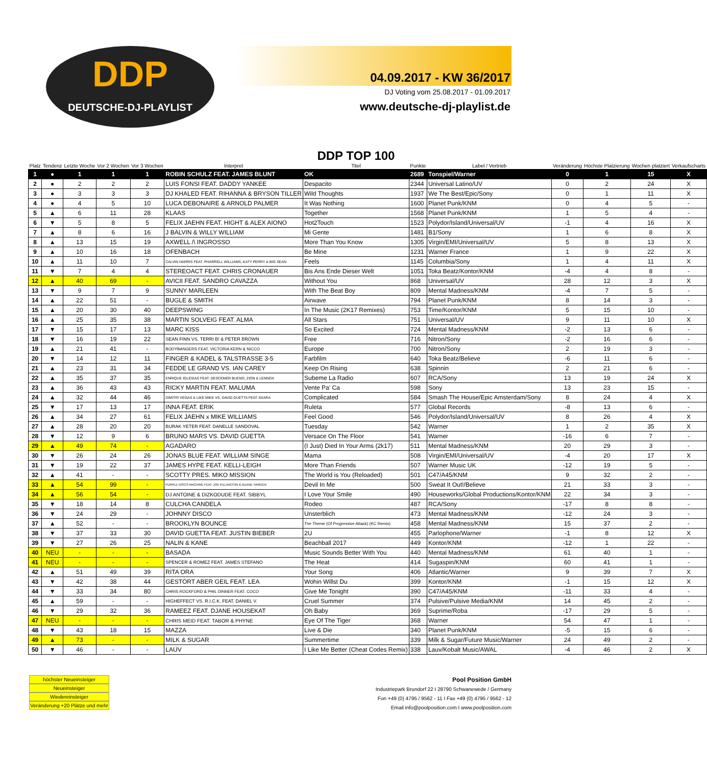DDP
DEUTSCHE-DJ-PLAYLIST
04.09.2017 - KW 36/2017
DJ Voting vom 25.08.2017 - 01.09.2017
www.deutsche-dj-playlist.de
| Platz | Tendenz | Letzte Woche | Vor 2 Wochen | Vor 3 Wochen | Interpret | DDP TOP 100 Titel | Punkte | Label / Vertrieb | Veränderung | Höchste Platzierung | Wochen platziert | Verkaufscharts |
| --- | --- | --- | --- | --- | --- | --- | --- | --- | --- | --- | --- | --- |
| 1 | ● | 1 | 1 | 1 | ROBIN SCHULZ FEAT. JAMES BLUNT | OK | 2689 | Tonspiel/Warner | 0 | 1 | 15 | X |
| 2 | ● | 2 | 2 | 2 | LUIS FONSI FEAT. DADDY YANKEE | Despacito | 2344 | Universal Latino/UV | 0 | 2 | 24 | X |
| 3 | ● | 3 | 3 | 3 | DJ KHALED FEAT. RIHANNA & BRYSON TILLER | Wild Thoughts | 1937 | We The Best/Epic/Sony | 0 | 1 | 11 | X |
| 4 | ● | 4 | 5 | 10 | LUCA DEBONAIRE & ARNOLD PALMER | It Was Nothing | 1600 | Planet Punk/KNM | 0 | 4 | 5 | - |
| 5 | ▲ | 6 | 11 | 28 | KLAAS | Together | 1568 | Planet Punk/KNM | 1 | 5 | 4 | - |
| 6 | ▼ | 5 | 8 | 5 | FELIX JAEHN FEAT. HIGHT & ALEX AIONO | Hot2Touch | 1523 | Polydor/Island/Universal/UV | -1 | 4 | 16 | X |
| 7 | ▲ | 8 | 6 | 16 | J BALVIN & WILLY WILLIAM | Mi Gente | 1481 | B1/Sony | 1 | 6 | 8 | X |
| 8 | ▲ | 13 | 15 | 19 | AXWELL /\ INGROSSO | More Than You Know | 1305 | Virgin/EMI/Universal/UV | 5 | 8 | 13 | X |
| 9 | ▲ | 10 | 16 | 18 | OFENBACH | Be Mine | 1231 | Warner France | 1 | 9 | 22 | X |
| 10 | ▲ | 11 | 10 | 7 | CALVIN HARRIS FEAT. PHARRELL WILLIAMS, KATY PERRY & BIG SEAN | Feels | 1145 | Columbia/Sony | 1 | 4 | 11 | X |
| 11 | ▼ | 7 | 4 | 4 | STEREOACT FEAT. CHRIS CRONAUER | Bis Ans Ende Dieser Welt | 1051 | Toka Beatz/Kontor/KNM | -4 | 4 | 8 | - |
| 12 | ▲ | 40 | 69 | - | AVICII FEAT. SANDRO CAVAZZA | Without You | 868 | Universal/UV | 28 | 12 | 3 | X |
| 13 | ▼ | 9 | 7 | 9 | SUNNY MARLEEN | With The Beat Boy | 809 | Mental Madness/KNM | -4 | 7 | 5 | - |
| 14 | ▲ | 22 | 51 | - | BUGLE & SMITH | Airwave | 794 | Planet Punk/KNM | 8 | 14 | 3 | - |
| 15 | ▲ | 20 | 30 | 40 | DEEPSWING | In The Music (2K17 Remixes) | 753 | Time/Kontor/KNM | 5 | 15 | 10 | - |
| 16 | ▲ | 25 | 35 | 38 | MARTIN SOLVEIG FEAT. ALMA | All Stars | 751 | Universal/UV | 9 | 11 | 10 | X |
| 17 | ▼ | 15 | 17 | 13 | MARC KISS | So Excited | 724 | Mental Madness/KNM | -2 | 13 | 6 | - |
| 18 | ▼ | 16 | 19 | 22 | SEAN FINN VS. TERRI B! & PETER BROWN | Free | 716 | Nitron/Sony | -2 | 16 | 6 | - |
| 19 | ▲ | 21 | 41 | - | BODYBANGERS FEAT. VICTORIA KERN & NICCO | Europe | 700 | Nitron/Sony | 2 | 19 | 3 | - |
| 20 | ▼ | 14 | 12 | 11 | FINGER & KADEL & TALSTRASSE 3-5 | Farbfilm | 640 | Toka Beatz/Believe | -6 | 11 | 6 | - |
| 21 | ▲ | 23 | 31 | 34 | FEDDE LE GRAND VS. IAN CAREY | Keep On Rising | 638 | Spinnin | 2 | 21 | 6 | - |
| 22 | ▲ | 35 | 37 | 35 | ENRIQUE IGLESIAS FEAT. DESCEMER BUENO, ZION & LENNOX | Subeme La Radio | 607 | RCA/Sony | 13 | 19 | 24 | X |
| 23 | ▲ | 36 | 43 | 43 | RICKY MARTIN FEAT. MALUMA | Vente Pa' Ca | 598 | Sony | 13 | 23 | 15 | - |
| 24 | ▲ | 32 | 44 | 46 | DIMITRI VEGAS & LIKE MIKE VS. DAVID GUETTA FEAT. KIIARA | Complicated | 584 | Smash The House/Epic Amsterdam/Sony | 8 | 24 | 4 | X |
| 25 | ▼ | 17 | 13 | 17 | INNA FEAT. ERIK | Ruleta | 577 | Global Records | -8 | 13 | 6 | - |
| 26 | ▲ | 34 | 27 | 61 | FELIX JAEHN x MIKE WILLIAMS | Feel Good | 546 | Polydor/Island/Universal/UV | 8 | 26 | 4 | X |
| 27 | ▲ | 28 | 20 | 20 | BURAK YETER FEAT. DANELLE SANDOVAL | Tuesday | 542 | Warner | 1 | 2 | 35 | X |
| 28 | ▼ | 12 | 9 | 6 | BRUNO MARS VS. DAVID GUETTA | Versace On The Floor | 541 | Warner | -16 | 6 | 7 | - |
| 29 | ▲ | 49 | 74 | - | AGADARO | (I Just) Died In Your Arms (2k17) | 511 | Mental Madness/KNM | 20 | 29 | 3 | - |
| 30 | ▼ | 26 | 24 | 26 | JONAS BLUE FEAT. WILLIAM SINGE | Mama | 508 | Virgin/EMI/Universal/UV | -4 | 20 | 17 | X |
| 31 | ▼ | 19 | 22 | 37 | JAMES HYPE FEAT. KELLI-LEIGH | More Than Friends | 507 | Warner Music UK | -12 | 19 | 5 | - |
| 32 | ▲ | 41 | - | - | SCOTTY PRES. MIKO MISSION | The World is You (Reloaded) | 501 | C47/A45/KNM | 9 | 32 | 2 | - |
| 33 | ▲ | 54 | 99 | - | PURPLE DISCO MACHINE FEAT. JOE KILLINGTON & DUANE HARDEN | Devil In Me | 500 | Sweat It Out!/Believe | 21 | 33 | 3 | - |
| 34 | ▲ | 56 | 54 | - | DJ ANTOINE & DIZKODUDE FEAT. SIBBYL | I Love Your Smile | 490 | Houseworks/Global Productions/Kontor/KNM | 22 | 34 | 3 | - |
| 35 | ▼ | 18 | 14 | 8 | CULCHA CANDELA | Rodeo | 487 | RCA/Sony | -17 | 8 | 8 | - |
| 36 | ▼ | 24 | 29 | - | JOHNNY DISCO | Unsterblich | 473 | Mental Madness/KNM | -12 | 24 | 3 | - |
| 37 | ▲ | 52 | - | - | BROOKLYN BOUNCE | The Theme (Of Progressive Attack) (KC Remix) | 458 | Mental Madness/KNM | 15 | 37 | 2 | - |
| 38 | ▼ | 37 | 33 | 30 | DAVID GUETTA FEAT. JUSTIN BIEBER | 2U | 455 | Parlophone/Warner | -1 | 8 | 12 | X |
| 39 | ▼ | 27 | 26 | 25 | NALIN & KANE | Beachball 2017 | 449 | Kontor/KNM | -12 | 1 | 22 | - |
| 40 | NEU | - | - | - | BASADA | Music Sounds Better With You | 440 | Mental Madness/KNM | 61 | 40 | 1 | - |
| 41 | NEU | - | - | - | SPENCER & ROMEZ FEAT. JAMES STEFANO | The Heat | 414 | Sugaspin/KNM | 60 | 41 | 1 | - |
| 42 | ▲ | 51 | 49 | 39 | RITA ORA | Your Song | 406 | Atlantic/Warner | 9 | 39 | 7 | X |
| 43 | ▼ | 42 | 38 | 44 | GESTÖRT ABER GEIL FEAT. LEA | Wohin Willst Du | 399 | Kontor/KNM | -1 | 15 | 12 | X |
| 44 | ▼ | 33 | 34 | 80 | CHRIS ROCKFORD & PHIL DINNER FEAT. COCO | Give Me Tonight | 390 | C47/A45/KNM | -11 | 33 | 4 | - |
| 45 | ▲ | 59 | - | - | HIGHEFFECT VS. R.I.C.K. FEAT. DANIEL V. | Cruel Summer | 374 | Pulsive/Pulsive Media/KNM | 14 | 45 | 2 | - |
| 46 | ▼ | 29 | 32 | 36 | RAMEEZ FEAT. DJANE HOUSEKAT | Oh Baby | 369 | Suprime/Roba | -17 | 29 | 5 | - |
| 47 | NEU | - | - | - | CHRIS MEID FEAT. TABOR & PHYNE | Eye Of The Tiger | 368 | Warner | 54 | 47 | 1 | - |
| 48 | ▼ | 43 | 18 | 15 | MAZZA | Live & Die | 340 | Planet Punk/KNM | -5 | 15 | 6 | - |
| 49 | ▲ | 73 | - | - | MILK & SUGAR | Summertime | 339 | Milk & Sugar/Future Music/Warner | 24 | 49 | 2 | - |
| 50 | ▼ | 46 | - | - | LAUV | I Like Me Better (Cheat Codes Remix) | 338 | Lauv/Kobalt Music/AWAL | -4 | 46 | 2 | X |
höchster Neueinsteiger
Neueinsteiger
Wiedereinsteiger
Veränderung +20 Plätze und mehr
Pool Position GmbH
Industriepark Brundorf 22 I 28790 Schwanewede / Germany
Fon +49 (0) 4795 / 9562 - 11 I Fax +49 (0) 4795 / 9562 - 12
Email info@poolposition.com I www.poolposition.com